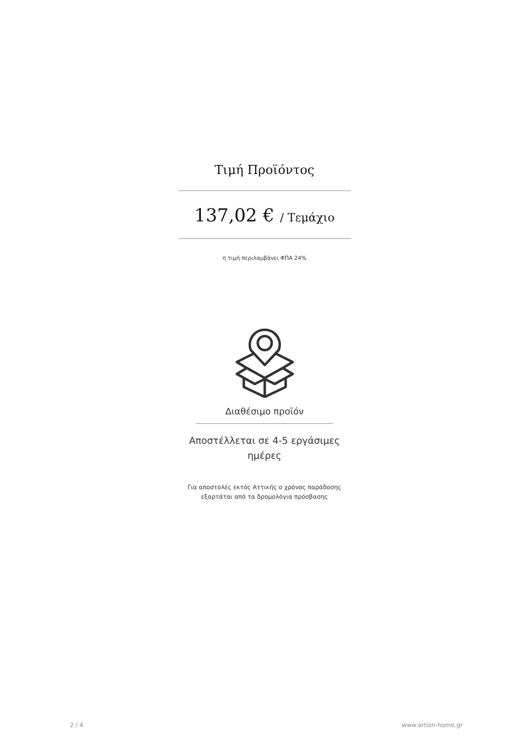Τιμή Προϊόντος
137,02 € / Τεμάχιο
η τιμή περιλαμβάνει ΦΠΑ 24%
Διαθέσιμο προϊόν
Αποστέλλεται σε 4-5 εργάσιμες
ημέρες
Για αποστολές εκτός Αττικής ο χρόνος παράδοσης
εξαρτάται από τα δρομολόγια πρόσβασης
2 / 4 www.artion-home.gr